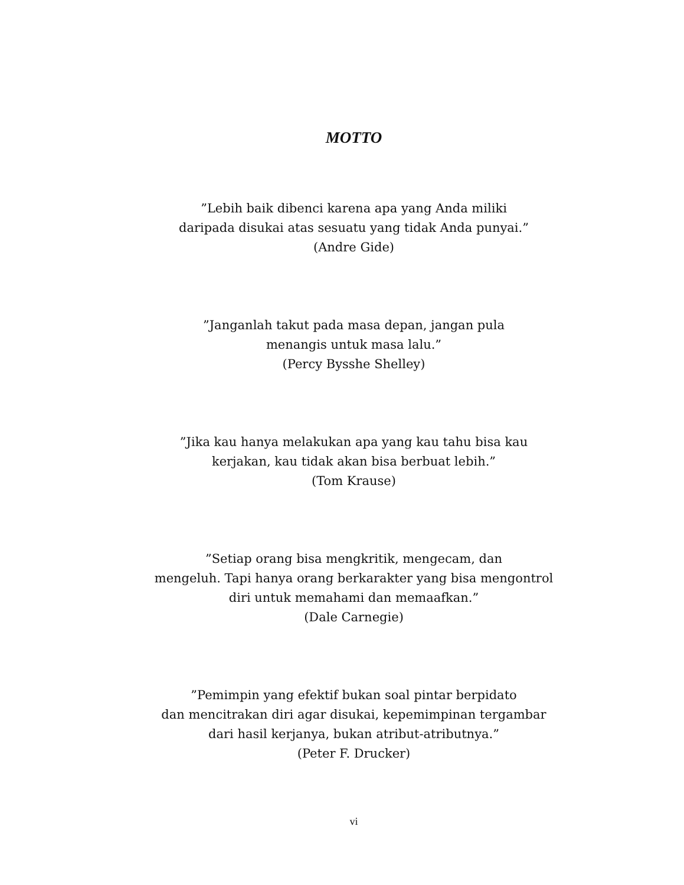MOTTO
”Lebih baik dibenci karena apa yang Anda miliki
daripada disukai atas sesuatu yang tidak Anda punyai.”
(Andre Gide)
”Janganlah takut pada masa depan, jangan pula
menangis untuk masa lalu.”
(Percy Bysshe Shelley)
”Jika kau hanya melakukan apa yang kau tahu bisa kau
kerjakan, kau tidak akan bisa berbuat lebih.”
(Tom Krause)
”Setiap orang bisa mengkritik, mengecam, dan
mengeluh. Tapi hanya orang berkarakter yang bisa mengontrol
diri untuk memahami dan memaafkan.”
(Dale Carnegie)
”Pemimpin yang efektif bukan soal pintar berpidato
dan mencitrakan diri agar disukai, kepemimpinan tergambar
dari hasil kerjanya, bukan atribut-atributnya.”
(Peter F. Drucker)
vi